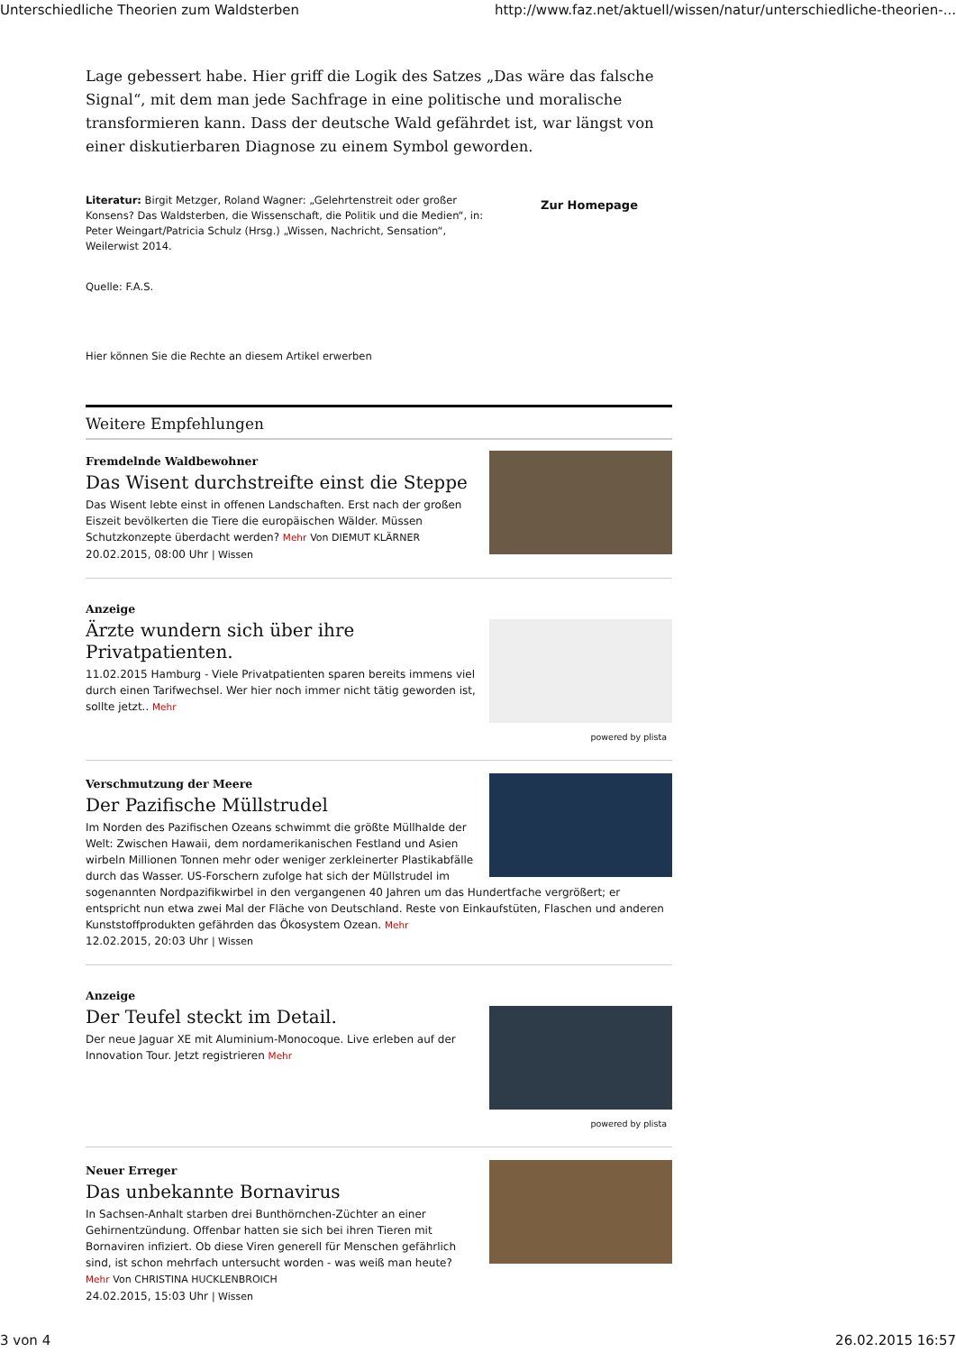Unterschiedliche Theorien zum Waldsterben http://www.faz.net/aktuell/wissen/natur/unterschiedliche-theorien-...
Lage gebessert habe. Hier griff die Logik des Satzes „Das wäre das falsche Signal“, mit dem man jede Sachfrage in eine politische und moralische transformieren kann. Dass der deutsche Wald gefährdet ist, war längst von einer diskutierbaren Diagnose zu einem Symbol geworden.
Literatur: Birgit Metzger, Roland Wagner: „Gelehrtenstreit oder großer Konsens? Das Waldsterben, die Wissenschaft, die Politik und die Medien“, in: Peter Weingart/Patricia Schulz (Hrsg.) „Wissen, Nachricht, Sensation“, Weilerwist 2014.
Zur Homepage
Quelle: F.A.S.
Hier können Sie die Rechte an diesem Artikel erwerben
Weitere Empfehlungen
Fremdelnde Waldbewohner
Das Wisent durchstreifte einst die Steppe
Das Wisent lebte einst in offenen Landschaften. Erst nach der großen Eiszeit bevölkerten die Tiere die europäischen Wälder. Müssen Schutzkonzepte überdacht werden? Mehr Von DIEMUT KLÄRNER
20.02.2015, 08:00 Uhr | Wissen
Anzeige
Ärzte wundern sich über ihre Privatpatienten.
11.02.2015 Hamburg - Viele Privatpatienten sparen bereits immens viel durch einen Tarifwechsel. Wer hier noch immer nicht tätig geworden ist, sollte jetzt.. Mehr
powered by plista
Verschmutzung der Meere
Der Pazifische Müllstrudel
Im Norden des Pazifischen Ozeans schwimmt die größte Müllhalde der Welt: Zwischen Hawaii, dem nordamerikanischen Festland und Asien wirbeln Millionen Tonnen mehr oder weniger zerkleinerter Plastikabfälle durch das Wasser. US-Forschern zufolge hat sich der Müllstrudel im sogenannten Nordpazifikwirbel in den vergangenen 40 Jahren um das Hundertfache vergrößert; er entspricht nun etwa zwei Mal der Fläche von Deutschland. Reste von Einkaufstüten, Flaschen und anderen Kunststoffprodukten gefährden das Ökosystem Ozean. Mehr
12.02.2015, 20:03 Uhr | Wissen
Anzeige
Der Teufel steckt im Detail.
Der neue Jaguar XE mit Aluminium-Monocoque. Live erleben auf der Innovation Tour. Jetzt registrieren Mehr
powered by plista
Neuer Erreger
Das unbekannte Bornavirus
In Sachsen-Anhalt starben drei Bunthörnchen-Züchter an einer Gehirnentzündung. Offenbar hatten sie sich bei ihren Tieren mit Bornaviren infiziert. Ob diese Viren generell für Menschen gefährlich sind, ist schon mehrfach untersucht worden - was weiß man heute? Mehr Von CHRISTINA HUCKLENBROICH
24.02.2015, 15:03 Uhr | Wissen
3 von 4 26.02.2015 16:57